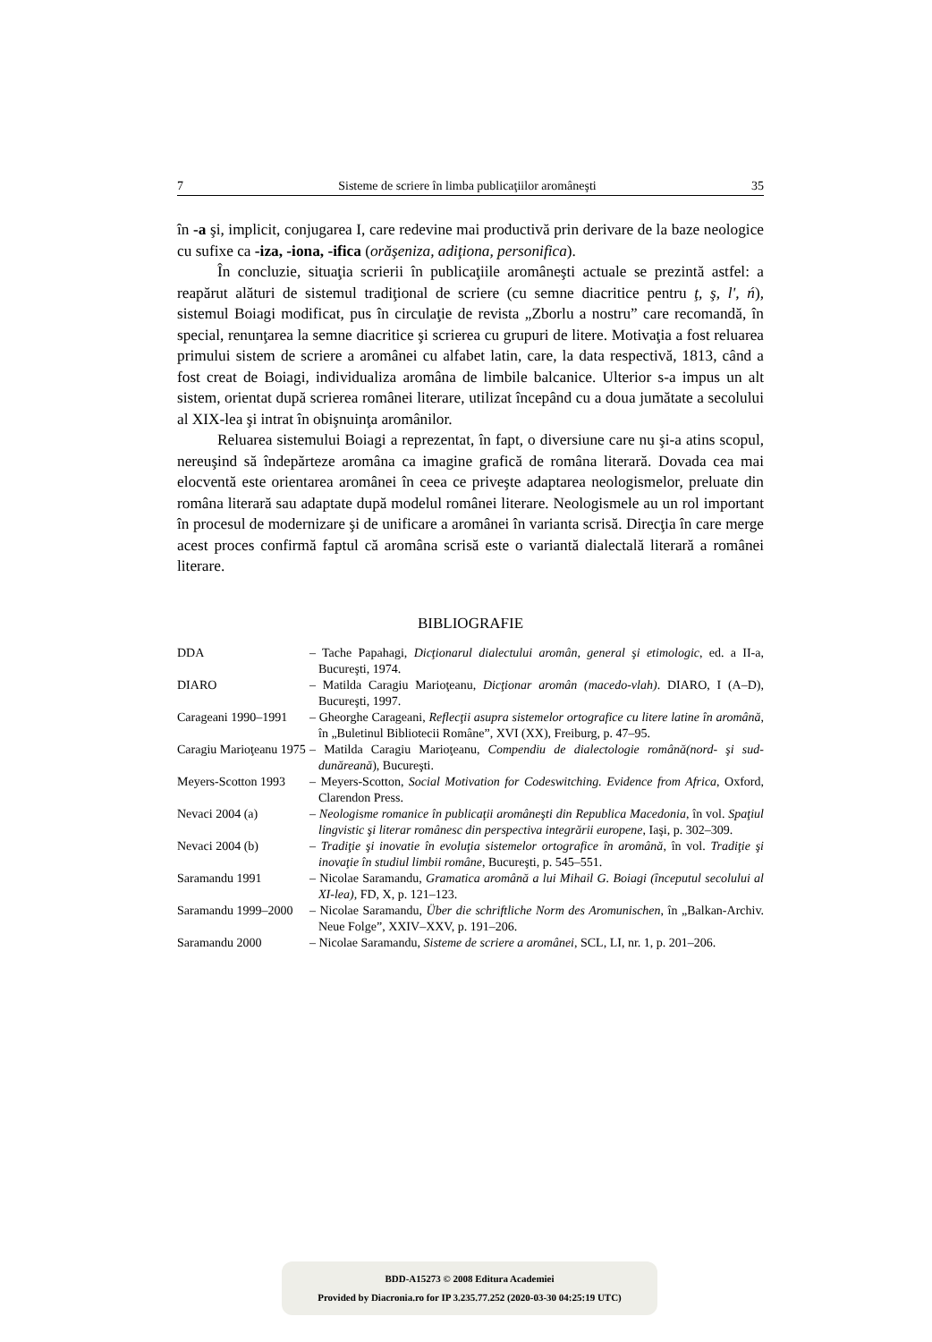7 Sisteme de scriere în limba publicaţiilor aromâneşti 35
în -a şi, implicit, conjugarea I, care redevine mai productivă prin derivare de la baze neologice cu sufixe ca -iza, -iona, -ifica (orăşeniza, adiţiona, personifica).
În concluzie, situaţia scrierii în publicaţiile aromâneşti actuale se prezintă astfel: a reapărut alături de sistemul tradiţional de scriere (cu semne diacritice pentru ţ, ş, l', ń), sistemul Boiagi modificat, pus în circulaţie de revista „Zborlu a nostru” care recomandă, în special, renunţarea la semne diacritice şi scrierea cu grupuri de litere. Motivaţia a fost reluarea primului sistem de scriere a aromânei cu alfabet latin, care, la data respectivă, 1813, când a fost creat de Boiagi, individualiza aromâna de limbile balcanice. Ulterior s-a impus un alt sistem, orientat după scrierea românei literare, utilizat începând cu a doua jumătate a secolului al XIX-lea şi intrat în obişnuinţa aromânilor.
Reluarea sistemului Boiagi a reprezentat, în fapt, o diversiune care nu şi-a atins scopul, nereuşind să îndepărteze aromâna ca imagine grafică de româna literară. Dovada cea mai elocventă este orientarea aromânei în ceea ce priveşte adaptarea neologismelor, preluate din româna literară sau adaptate după modelul românei literare. Neologismele au un rol important în procesul de modernizare şi de unificare a aromânei în varianta scrisă. Direcţia în care merge acest proces confirmă faptul că aromâna scrisă este o variantă dialectală literară a românei literare.
BIBLIOGRAFIE
DDA – Tache Papahagi, Dicţionarul dialectului aromân, general şi etimologic, ed. a II-a, Bucureşti, 1974.
DIARO – Matilda Caragiu Marioţeanu, Dicţionar aromân (macedo-vlah). DIARO, I (A–D), Bucureşti, 1997.
Carageani 1990–1991 – Gheorghe Carageani, Reflecţii asupra sistemelor ortografice cu litere latine în aromână, în „Buletinul Bibliotecii Române”, XVI (XX), Freiburg, p. 47–95.
Caragiu Marioţeanu 1975 – Matilda Caragiu Marioţeanu, Compendiu de dialectologie română(nord- şi sud-dunăreană), Bucureşti.
Meyers-Scotton 1993 – Meyers-Scotton, Social Motivation for Codeswitching. Evidence from Africa, Oxford, Clarendon Press.
Nevaci 2004 (a) – Neologisme romanice în publicaţii aromâneşti din Republica Macedonia, în vol. Spaţiul lingvistic şi literar românesc din perspectiva integrării europene, Iaşi, p. 302–309.
Nevaci 2004 (b) – Tradiţie şi inovatie în evoluţia sistemelor ortografice în aromână, în vol. Tradiţie şi inovaţie în studiul limbii române, Bucureşti, p. 545–551.
Saramandu 1991 – Nicolae Saramandu, Gramatica aromână a lui Mihail G. Boiagi (începutul secolului al XI-lea), FD, X, p. 121–123.
Saramandu 1999–2000 – Nicolae Saramandu, Über die schriftliche Norm des Aromunischen, în „Balkan-Archiv. Neue Folge”, XXIV–XXV, p. 191–206.
Saramandu 2000 – Nicolae Saramandu, Sisteme de scriere a aromânei, SCL, LI, nr. 1, p. 201–206.
BDD-A15273 © 2008 Editura Academiei
Provided by Diacronia.ro for IP 3.235.77.252 (2020-03-30 04:25:19 UTC)